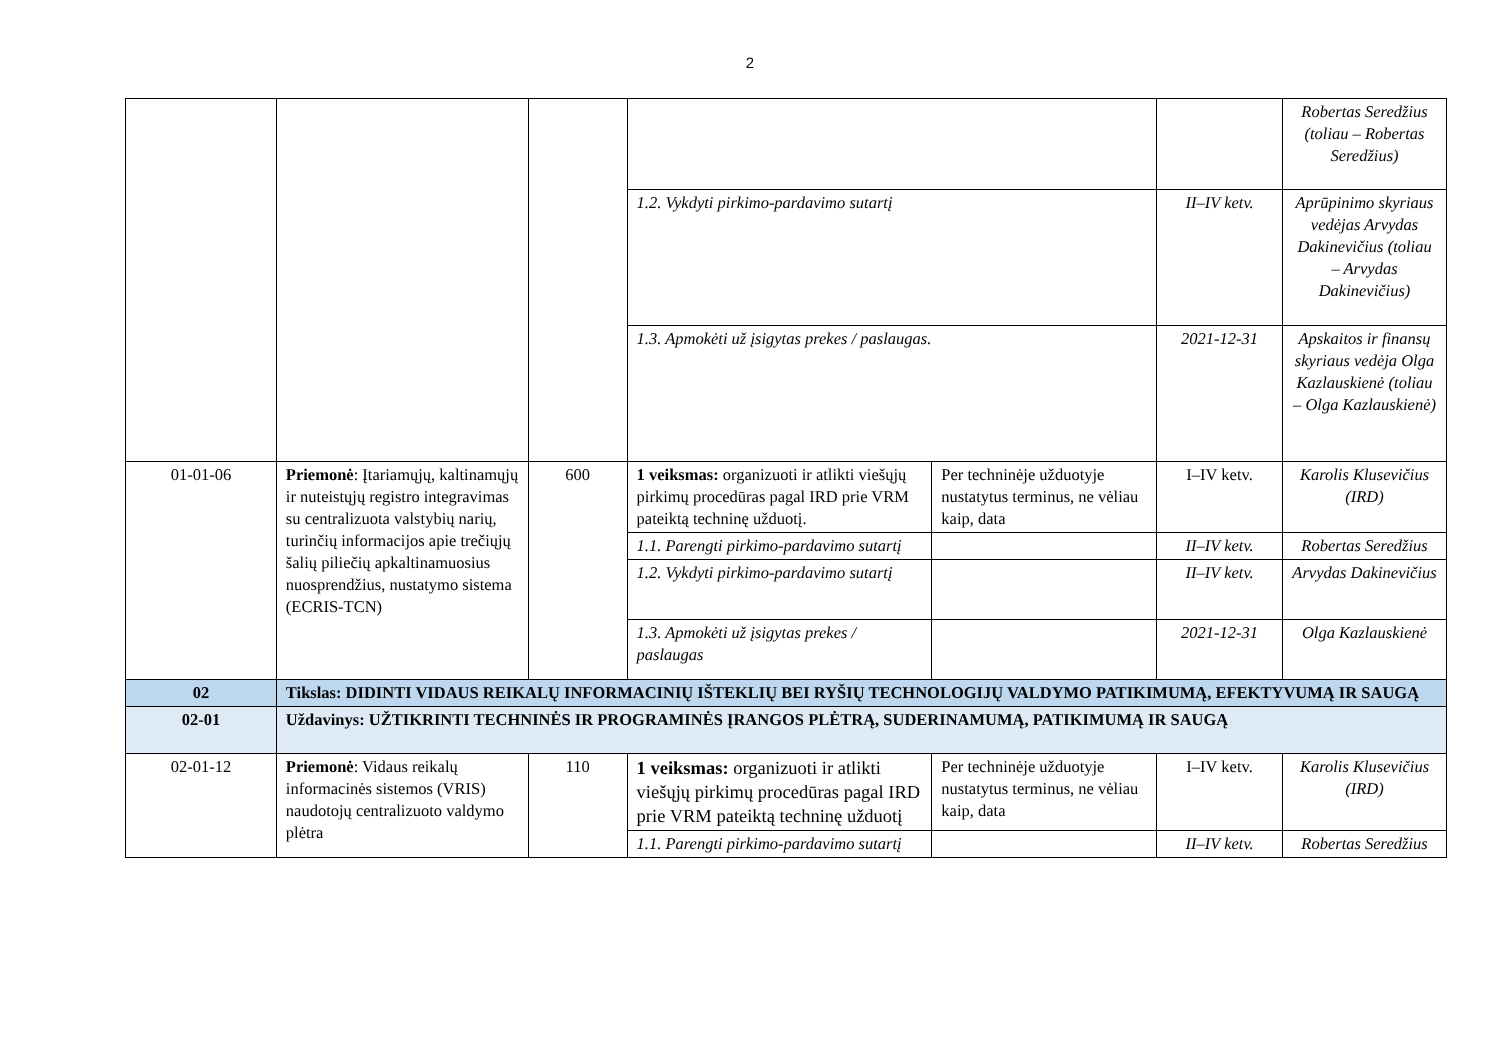2
| | | | | | | Robertas Seredžius (toliau – Robertas Seredžius) |
| | | | 1.2. Vykdyti pirkimo-pardavimo sutartį | | II–IV ketv. | Aprūpinimo skyriaus vedėjas Arvydas Dakinevičius (toliau – Arvydas Dakinevičius) |
| | | | 1.3. Apmokėti už įsigytas prekes / paslaugas. | | 2021-12-31 | Apskaitos ir finansų skyriaus vedėja Olga Kazlauskienė (toliau – Olga Kazlauskienė) |
| 01-01-06 | Priemonė : Įtariamųjų, kaltinamųjų ir nuteistųjų registro integravimas su centralizuota valstybių narių, turinčių informacijos apie trečiųjų šalių piliečių apkaltinamuosius nuosprendžius, nustatymo sistema (ECRIS-TCN) | 600 | 1 veiksmas: organizuoti ir atlikti viešųjų pirkimų procedūras pagal IRD prie VRM pateiktą techninę užduotį. | Per techninėje užduotyje nustatytus terminus, ne vėliau kaip, data | I–IV ketv. | Karolis Klusevičius (IRD) |
| | | | 1.1. Parengti pirkimo-pardavimo sutartį | | II–IV ketv. | Robertas Seredžius |
| | | | 1.2. Vykdyti pirkimo-pardavimo sutartį | | II–IV ketv. | Arvydas Dakinevičius |
| | | | 1.3. Apmokėti už įsigytas prekes / paslaugas | | 2021-12-31 | Olga Kazlauskienė |
| 02 | Tikslas: DIDINTI VIDAUS REIKALŲ INFORMACINIŲ IŠTEKLIŲ BEI RYŠIŲ TECHNOLOGIJŲ VALDYMO PATIKIMUMĄ, EFEKTYVUMĄ IR SAUGĄ | | | | | |
| 02-01 | Uždavinys: UŽTIKRINTI TECHNINĖS IR PROGRAMINĖS ĮRANGOS PLĖTRĄ, SUDERINAMUMĄ, PATIKIMUMĄ IR SAUGĄ | | | | | |
| 02-01-12 | Priemonė : Vidaus reikalų informacinės sistemos (VRIS) naudotojų centralizuoto valdymo plėtra | 110 | 1 veiksmas: organizuoti ir atlikti viešųjų pirkimų procedūras pagal IRD prie VRM pateiktą techninę užduotį | Per techninėje užduotyje nustatytus terminus, ne vėliau kaip, data | I–IV ketv. | Karolis Klusevičius (IRD) |
| | | | 1.1. Parengti pirkimo-pardavimo sutartį | | II–IV ketv. | Robertas Seredžius |